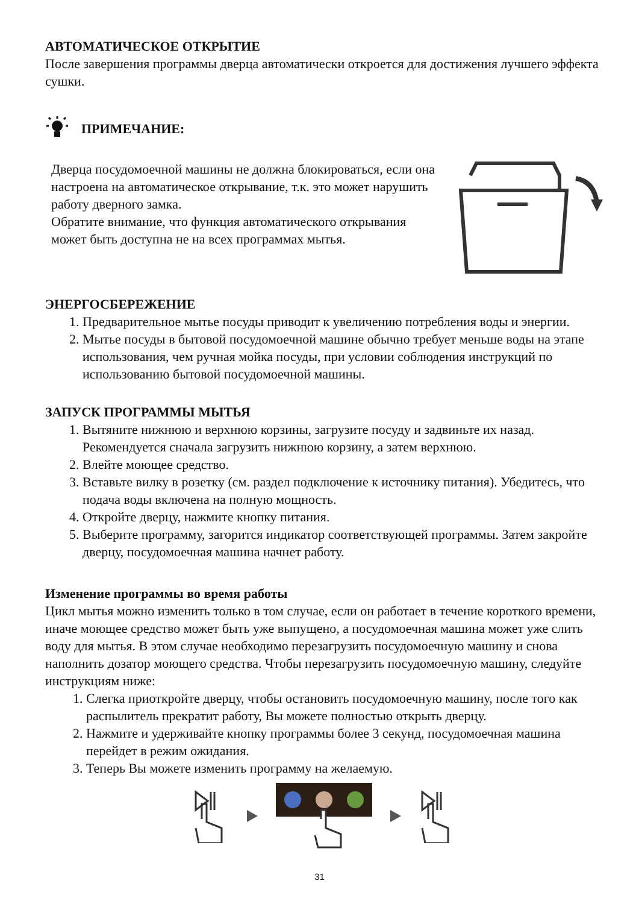АВТОМАТИЧЕСКОЕ ОТКРЫТИЕ
После завершения программы дверца автоматически откроется для достижения лучшего эффекта сушки.
ПРИМЕЧАНИЕ:
Дверца посудомоечной машины не должна блокироваться, если она настроена на автоматическое открывание, т.к. это может нарушить работу дверного замка.
Обратите внимание, что функция автоматического открывания может быть доступна не на всех программах мытья.
ЭНЕРГОСБЕРЕЖЕНИЕ
1. Предварительное мытье посуды приводит к увеличению потребления воды и энергии.
2. Мытье посуды в бытовой посудомоечной машине обычно требует меньше воды на этапе использования, чем ручная мойка посуды, при условии соблюдения инструкций по использованию бытовой посудомоечной машины.
ЗАПУСК ПРОГРАММЫ МЫТЬЯ
1. Вытяните нижнюю и верхнюю корзины, загрузите посуду и задвиньте их назад. Рекомендуется сначала загрузить нижнюю корзину, а затем верхнюю.
2. Влейте моющее средство.
3. Вставьте вилку в розетку (см. раздел подключение к источнику питания). Убедитесь, что подача воды включена на полную мощность.
4. Откройте дверцу, нажмите кнопку питания.
5. Выберите программу, загорится индикатор соответствующей программы. Затем закройте дверцу, посудомоечная машина начнет работу.
Изменение программы во время работы
Цикл мытья можно изменить только в том случае, если он работает в течение короткого времени, иначе моющее средство может быть уже выпущено, а посудомоечная машина может уже слить воду для мытья. В этом случае необходимо перезагрузить посудомоечную машину и снова наполнить дозатор моющего средства. Чтобы перезагрузить посудомоечную машину, следуйте инструкциям ниже:
1. Слегка приоткройте дверцу, чтобы остановить посудомоечную машину, после того как распылитель прекратит работу, Вы можете полностью открыть дверцу.
2. Нажмите и удерживайте кнопку программы более 3 секунд, посудомоечная машина перейдет в режим ожидания.
3. Теперь Вы можете изменить программу на желаемую.
31